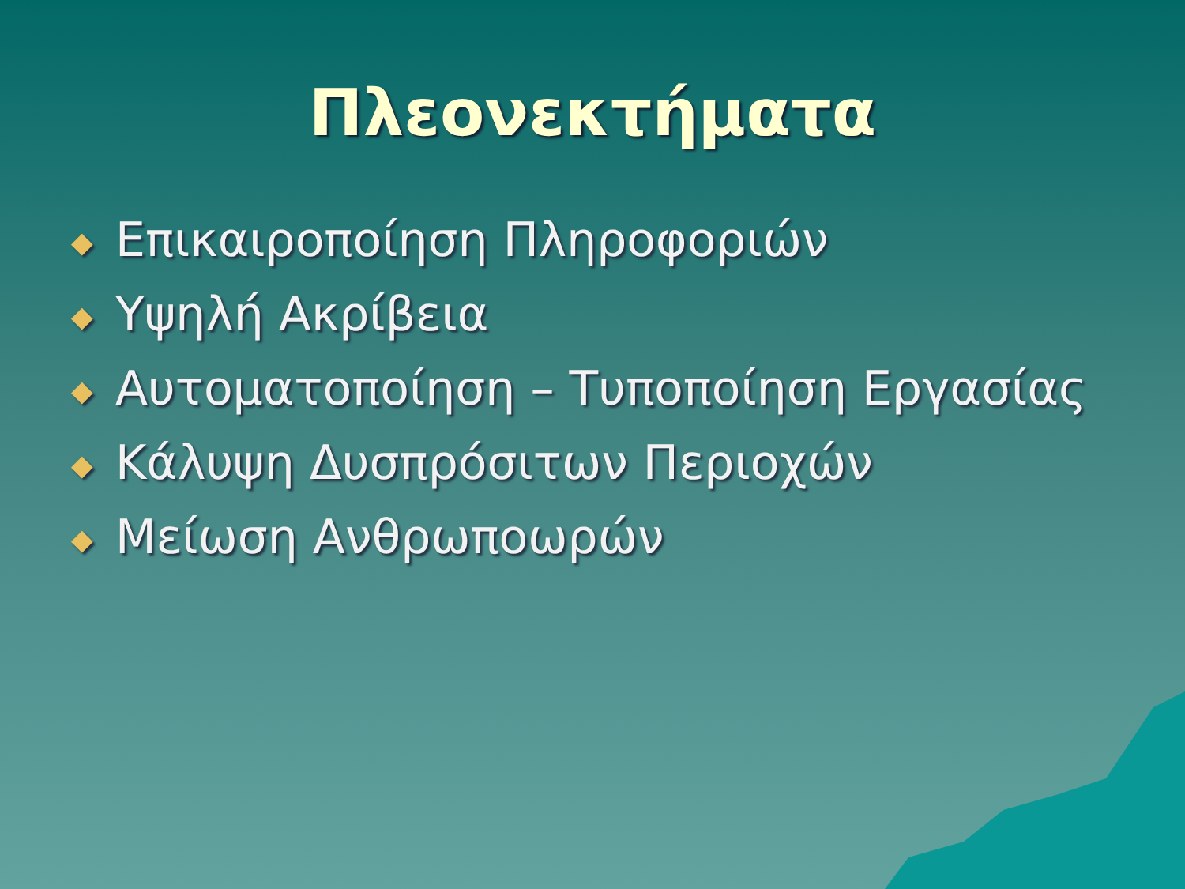Πλεονεκτήματα
◆ Επικαιροποίηση Πληροφοριών
◆ Υψηλή Ακρίβεια
◆ Αυτοματοποίηση – Τυποποίηση Εργασίας
◆ Κάλυψη Δυσπρόσιτων Περιοχών
◆ Μείωση Ανθρωποωρών